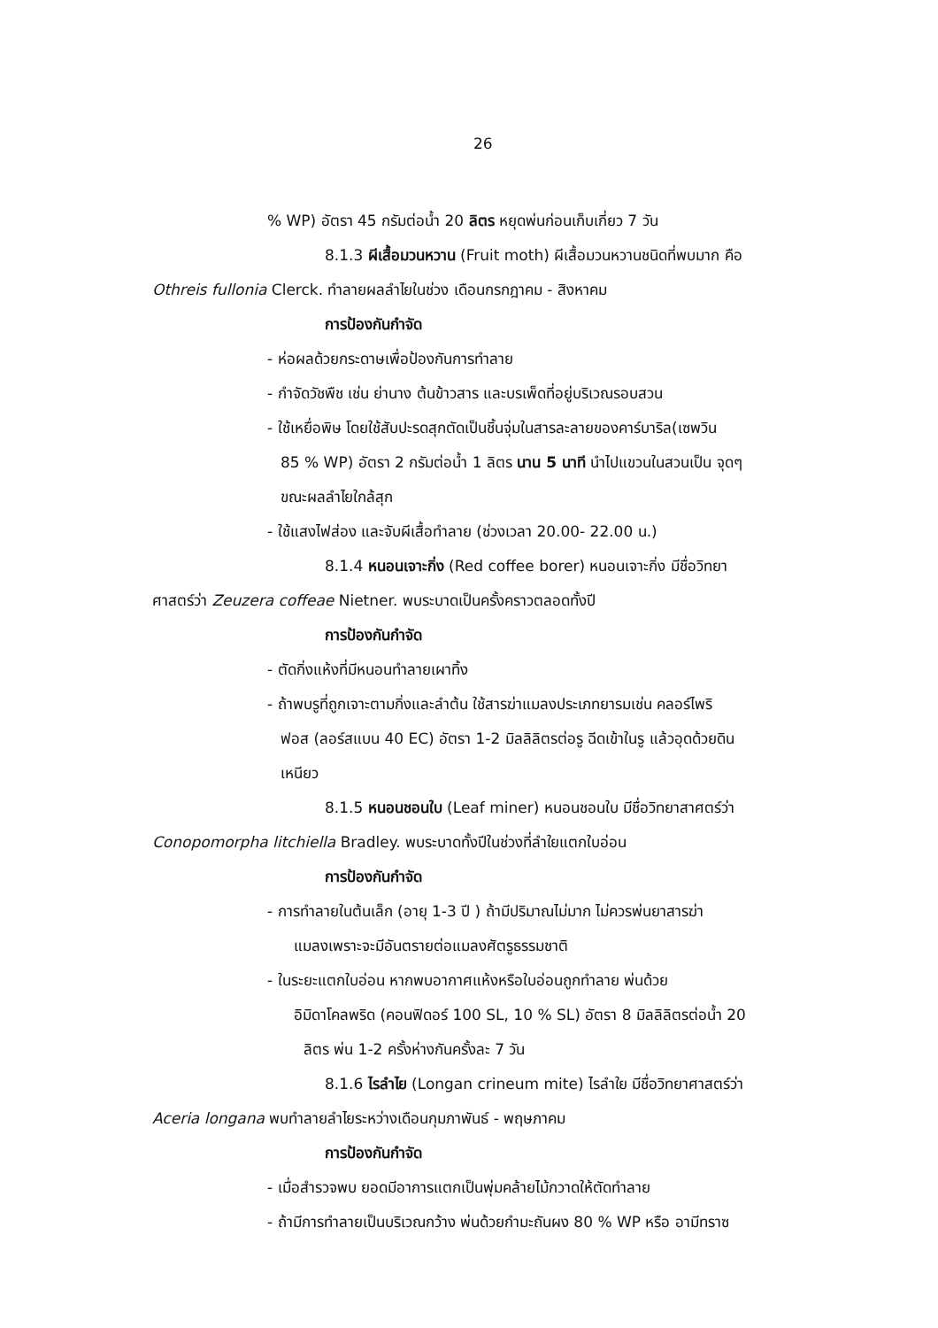26
% WP) อัตรา 45 กรัมต่อน้ำ 20 ลิตร หยุดพ่นก่อนเก็บเกี่ยว 7 วัน
8.1.3 ผีเสื้อมวนหวาน (Fruit moth) ผีเสื้อมวนหวานชนิดที่พบมาก คือ
Othreis fullonia Clerck. ทำลายผลลำไยในช่วง เดือนกรกฎาคม - สิงหาคม
การป้องกันกำจัด
- ห่อผลด้วยกระดาษเพื่อป้องกันการทำลาย
- กำจัดวัชพืช เช่น ย่านาง ต้นข้าวสาร และบรเพ็ดที่อยู่บริเวณรอบสวน
- ใช้เหยื่อพิษ โดยใช้สับปะรดสุกตัดเป็นชิ้นจุ่มในสารละลายของคาร์บาริล(เซพวิน
85 % WP) อัตรา 2 กรัมต่อน้ำ 1 ลิตร นาน 5 นาที นำไปแขวนในสวนเป็น จุดๆ
ขณะผลลำไยใกล้สุก
- ใช้แสงไฟส่อง และจับผีเสื้อทำลาย (ช่วงเวลา 20.00- 22.00 น.)
8.1.4 หนอนเจาะกิ่ง (Red coffee borer) หนอนเจาะกิ่ง มีชื่อวิทยา
ศาสตร์ว่า Zeuzera coffeae Nietner. พบระบาดเป็นครั้งคราวตลอดทั้งปี
การป้องกันกำจัด
- ตัดกิ่งแห้งที่มีหนอนทำลายเผาทิ้ง
- ถ้าพบรูที่ถูกเจาะตามกิ่งและลำต้น ใช้สารฆ่าแมลงประเภทยารมเช่น คลอร์ไพริ
ฟอส (ลอร์สแบน 40 EC) อัตรา 1-2 มิลลิลิตรต่อรู ฉีดเข้าในรู แล้วอุดด้วยดิน
เหนียว
8.1.5 หนอนชอนใบ (Leaf miner) หนอนชอนใบ มีชื่อวิทยาสาศตร์ว่า
Conopomorpha litchiella Bradley. พบระบาดทั้งปีในช่วงที่ลำใยแตกใบอ่อน
การป้องกันกำจัด
- การทำลายในต้นเล็ก (อายุ 1-3 ปี ) ถ้ามีปริมาณไม่มาก ไม่ควรพ่นยาสารฆ่า
แมลงเพราะจะมีอันตรายต่อแมลงศัตรูธรรมชาติ
- ในระยะแตกใบอ่อน หากพบอากาศแห้งหรือใบอ่อนถูกทำลาย พ่นด้วย
อิมิดาโคลพริด (คอนฟิดอร์ 100 SL, 10 % SL) อัตรา 8 มิลลิลิตรต่อน้ำ 20
ลิตร พ่น 1-2 ครั้งห่างกันครั้งละ 7 วัน
8.1.6 ไรลำไย (Longan crineum mite) ไรลำใย มีชื่อวิทยาศาสตร์ว่า
Aceria longana พบทำลายลำไยระหว่างเดือนกุมภาพันธ์ - พฤษภาคม
การป้องกันกำจัด
- เมื่อสำรวจพบ ยอดมีอาการแตกเป็นพุ่มคล้ายไม้กวาดให้ตัดทำลาย
- ถ้ามีการทำลายเป็นบริเวณกว้าง พ่นด้วยกำมะถันผง 80 % WP หรือ อามีทราซ